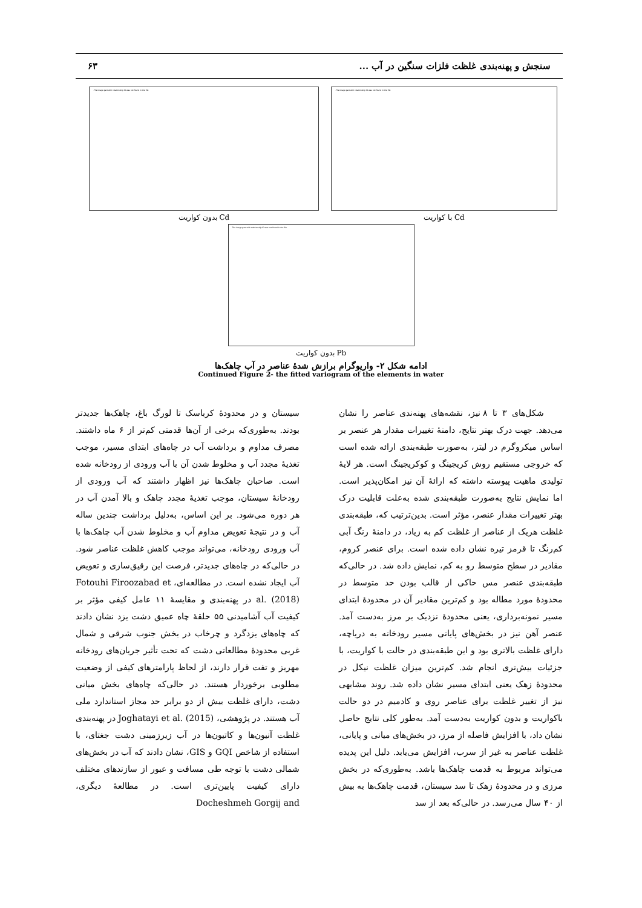سنجش و پهنه‌بندی غلظت فلزات سنگین در آب ... ۶۳
The image part with relationship ID was not found in the file.
Cd با کواریت
The image part with relationship ID was not found in the file.
Cd بدون کواریت
The image part with relationship ID was not found in the file.
Pb بدون کواریت
ادامه شکل ۲- واریوگرام برازش شدهٔ عناصر در آب چاهک‌ها
Continued Figure 2- the fitted variogram of the elements in water
شکل‌های ۳ تا ۸ نیز، نقشه‌های پهنه‌ندی عناصر را نشان می‌دهد. جهت درک بهتر نتایج، دامنهٔ تغییرات مقدار هر عنصر بر اساس میکروگرم در لیتر، به‌صورت طبقه‌بندی ارائه شده است که خروجی مستقیم روش کریجینگ و کوکریجینگ است. هر لایهٔ تولیدی ماهیت پیوسته داشته که ارائهٔ آن نیز امکان‌پذیر است. اما نمایش نتایج به‌صورت طبقه‌بندی شده به‌علت قابلیت درک بهتر تغییرات مقدار عنصر، مؤثر است. بدین‌ترتیب که، طبقه‌بندی غلظت هریک از عناصر از غلظت کم به زیاد، در دامنهٔ رنگ آبی کم‌رنگ تا قرمز تیره نشان داده شده است. برای عنصر کروم، مقادیر در سطح متوسط رو به کم، نمایش داده شد. در حالی‌که طبقه‌بندی عنصر مس حاکی از قالب بودن حد متوسط در محدودهٔ مورد مطاله بود و کم‌ترین مقادیر آن در محدودهٔ ابتدای مسیر نمونه‌برداری، یعنی محدودهٔ نزدیک بر مرز به‌دست آمد. عنصر آهن نیز در بخش‌های پایانی مسیر رودخانه به دریاچه، دارای غلظت بالاتری بود و این طبقه‌بندی در حالت با کواریت، با جزئیات بیش‌تری انجام شد. کم‌ترین میزان غلظت نیکل در محدودهٔ زهک یعنی ابتدای مسیر نشان داده شد. روند مشابهی نیز از تغییر غلظت برای عناصر روی و کادمیم در دو حالت باکواریت و بدون کواریت به‌دست آمد. به‌طور کلی نتایج حاصل نشان داد، با افزایش فاصله از مرز، در بخش‌های میانی و پایانی، غلظت عناصر به غیر از سرب، افزایش می‌یابد. دلیل این پدیده می‌تواند مربوط به قدمت چاهک‌ها باشد. به‌طوری‌که در بخش مرزی و در محدودهٔ زهک تا سد سیستان، قدمت چاهک‌ها به بیش از ۴۰ سال می‌رسد. در حالی‌که بعد از سد
سیستان و در محدودهٔ کرباسک تا لورگ باغ، چاهک‌ها جدیدتر بودند. به‌طوری‌که برخی از آن‌ها قدمتی کم‌تر از ۶ ماه داشتند. مصرف مداوم و برداشت آب در چاه‌های ابتدای مسیر، موجب تغذیهٔ مجدد آب و مخلوط شدن آن با آب ورودی از رودخانه شده است. صاحبان چاهک‌ها نیز اظهار داشتند که آب ورودی از رودخانهٔ سیستان، موجب تغذیهٔ مجدد چاهک و بالا آمدن آب در هر دوره می‌شود. بر این اساس، به‌دلیل برداشت چندین ساله آب و در نتیجهٔ تعویض مداوم آب و مخلوط شدن آب چاهک‌ها با آب ورودی رودخانه، می‌تواند موجب کاهش غلظت عناصر شود. در حالی‌که در چاه‌های جدیدتر، فرصت این رقیق‌سازی و تعویض آب ایجاد نشده است. در مطالعه‌ای، Fotouhi Firoozabad et al. (2018) در پهنه‌بندی و مقایسهٔ ۱۱ عامل کیفی مؤثر بر کیفیت آب آشامیدنی ۵۵ حلقهٔ چاه عمیق دشت یزد نشان دادند که چاه‌های یزدگرد و چرخاب در بخش جنوب شرقی و شمال غربی محدودهٔ مطالعاتی دشت که تحت تأثیر جریان‌های رودخانه مهریز و تفت قرار دارند، از لحاظ پارامترهای کیفی از وضعیت مطلوبی برخوردار هستند. در حالی‌که چاه‌های بخش میانی دشت، دارای غلظت بیش از دو برابر حد مجاز استاندارد ملی آب هستند. در پژوهشی، Joghatayi et al. (2015) در پهنه‌بندی غلظت آنیون‌ها و کاتیون‌ها در آب زیرزمینی دشت جغتای، با استفاده از شاخص GQI و GIS، نشان دادند که آب در بخش‌های شمالی دشت با توجه طی مسافت و عبور از سازندهای مختلف دارای کیفیت پایین‌تری است. در مطالعهٔ دیگری، Docheshmeh Gorgij and